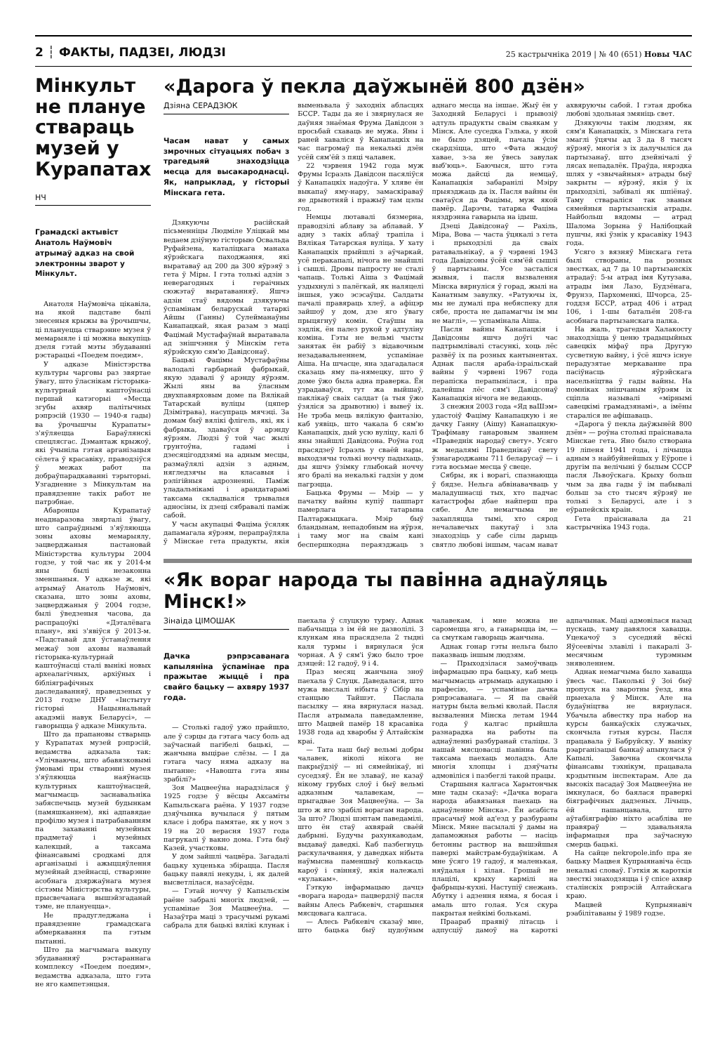2 ┆ ФАКТЫ, ПАДЗЕІ, ЛЮДЗІ
25 кастрычніка 2019 | № 40 (651) Новы ЧАС
Мінкульт не плануе ствараць музей у Курапатах
НЧ
Грамадскі актывіст Анатоль Наўмовіч атрымаў адказ на свой электронны зварот у Мінкульт.
Анатоля Наўмовіча цікавіла, на якой падставе былі знесеныя крыжы ва ўрочышчы, ці плануецца стварэнне музея ў мемарыяле і ці можна выкупіць дзеля гэтай мэты збудаванні рэстарацыі «Поедем поедим».
У адказе Міністэрства культуры чарговы раз звяртае ўвагу, што ўласнікам гісторыка-культурнай каштоўнасці першай катэгорыі «Месца згубы ахвяр палітычных рэпрэсій (1930 — 1940-я гады) ва ўрочышчы Курапаты» з'яўляецца Бараўлянскі спецлясгас. Дэмантаж крыжоў, які ўчыніла гэтая арганізацыя сёлета ў красавіку, праводзіўся ў межах работ па добраўпарадкаванні тэрыторыі. Узгадненне з Мінкультам на правядзенне такіх работ не патрэбнае.
Абаронцы Курапатаў неаднаразова звярталі ўвагу, што сапраўднымі з'яўляюцца зоны аховы мемарыялу, зацверджаныя пастановай Міністэрства культуры 2004 годзе, у той час як у 2014-м яны былі незаконна зменшаныя. У адказе ж, які атрымаў Анатоль Наўмовіч, сказана, што зоны аховы, зацверджаныя ў 2004 годзе, былі ўведзеныя часова, да распрацоўкі «Дэталёвага плану», які з'явіўся ў 2013-м. «Падставай для ўстанаўлення межаў зон аховы названай гісторыка-культурнай каштоўнасці сталі вынікі новых археалагічных, архіўных і бібліяграфічных даследаванняў, праведзеных у 2013 годзе ДНУ «Інстытут гісторыі Нацыянальнай акадэміі навук Беларусі», — гаворыцца ў адказе Мінкульта.
Што да прапановы стварыць у Курапатах музей рэпрэсій, ведамства адказала так: «Улічваючы, што абавязковымі ўмовамі пры стварэнні музея з'яўляюцца наяўнасць культурных каштоўнасцей, магчымасць заснавальніка забяспечыць музей будынкам (памяшканнем), які адпавядае профілю музея і патрабаванням па захаванні музейных прадметаў і музейных калекцый, а таксама фінансавымі сродкамі для арганізацыі і ажыццяўлення музейнай дзейнасці, стварэнне асобнага дзяржаўнага музея сістэмы Міністэрства культуры, прысвечанага вышэйзгаданай тэме, не плануецца».
Не прадугледжана і правядзенне грамадскага абмеркавання па гэтым пытанні.
Што да магчымага выкупу збудаванняў рэстараннага комплексу «Поедем поедим», ведамства адказала, што гэта не яго кампетэнцыя.
«Дарога ў пекла даўжынёй 800 дзён»
Дзіяна СЕРАДЗЮК
Часам нават у самых змрочных сітуацыях побач з трагедыяй знаходзіцца месца для высакароднасці. Як, напрыклад, у гісторыі Мінскага гета.
Дзякуючы расійскай пісьменніцы Людміле Уліцкай мы ведаем дзіўную гісторыю Освальда Руфайзена, каталіцкага манаха яўрэйскага паходжання, які выратаваў ад 200 да 300 яўрэяў з гета ў Міры. І гэта толькі адзін з неверагодных і гераічных сюжэтаў выратаванняў. Яшчэ адзін стаў вядомы дзякуючы ўспамінам беларускай татаркі Айшы (Ганны) Сулейманаўны Канапацкай, якая разам з маці Фацімай Мустафаўнай выратавала ад знішчэння ў Мінскім гета яўрэйскую сям'ю Давідсонаў.
Бацькі Фацімы Мустафаўны валодалі гарбарнай фабрыкай, якую здавалі ў арэнду яўрэям. Жылі яны ва ўласным двухпавярховым доме па Вялікай Татарскай вуліцы (цяпер Дзімітрава), насупраць мячэці. За домам быў вялікі флігель, які, як і фабрыка, здаваўся ў арэнду яўрэям. Людзі ў той час жылі грунтоўна, гадамі і дзесяцігоддзямі на адным месцы, размаўлялі адзін з адным, нягледзячы на класавыя і рэлігійныя адрозненні. Паміж уладальнікамі і арандатарамі таксама складваліся трывалыя адносіны, іх дзеці сябравалі паміж сабой.
У часы акупацыі Фаціма ўсяляк дапамагала яўрэям, перапраўляла ў Мінскае гета прадукты, якія выменьвала ў заходніх абласцях БССР. Тады да яе і звярнулася яе даўняя знаёмая Фрума Давідсон з просьбай схаваць яе мужа. Яны і раней хаваліся ў Канапацкіх на час пагромаў па некалькі дзён усёй сям'ёй з пяці чалавек.
22 чэрвеня 1942 года муж Фрумы Ісраэль Давідсон пасяліўся ў Канапацкіх надоўга. У хляве ён выкапаў яму-нару, замаскіраваў яе дрывотняй і пражыў там цэлы год.
Немцы лютавалі бязмерна, праводзілі аблаву за аблавай. У адну з такіх аблаў трапіла і Вялікая Татарская вуліца. У хату Канапацкіх прыйшлі з аўчаркай, усё перакапалі, нічога не знайшлі і сышлі. Дровы папросту не сталі чапаць. Толькі Аіша з Фацімай уздыхнулі з палёгкай, як наляцелі іншыя, ужо эсэсаўцы. Салдаты пачалі правяраць хлеў, а афіцэр зайшоў у дом, дзе яго ўвагу прыцягнуў комін. Стаўшы на зэдлік, ён палез рукой у адтуліну коміна. Гэты не вельмі чысты занятак ён рабіў з відавочным незадавальненнем, успамінае Аіша. На шчасце, яна здагадалася сказаць яму па-нямецку, што ў доме ўжо была адна праверка. Ён узрадаваўся, тут жа выйшаў, паклікаў сваіх салдат (а тыя ўжо ўзяліся за дрывотню) і вывеў іх. Не трэба мець вялікую фантазію, каб уявіць, што чакала б сям'ю Канапацкіх, дый усю вуліцу, калі б яны знайшлі Давідсона. Роўна год прасядзеў Ісраэль у сваёй нары, выходзячы толькі ноччу падыхаць, ды яшчэ ўзімку глыбокай ноччу яго бралі на некалькі гадзін у дом пагрэцца.
Бацька Фрумы — Мэір — у пачатку вайны купіў пашпарт памерлага татарына Палтаржыцкага. Мэір быў бландынам, непадобным на яўрэя, і таму мог на сваім кані беспершкодна пераязджаць з аднаго месца на іншае. Жыў ён у Заходняй Беларусі і прывозіў адтуль прадукты сваім сваякам у Мінск. Але суседка Гэлька, у якой не было дзяцей, пачала ўсім скардзіцца, што «Фата жыдоў хавае, з-за яе ўвесь завулак выб'юць». Баючыся, што гэта можа дайсці да немцаў, Канапацкія забаранілі Мэіру прыязджаць да іх. Пасля вайны ён сватаўся да Фацімы, муж якой памёр. Дарэчы, татарка Фаціма няздрэнна гаварыла на ідыш.
Дзеці Давідсонаў — Рахіль, Міра, Вова — часта ўцякалі з гета і прыходзілі да сваіх ратавальнікаў, а ў чэрвені 1943 года Давідсоны ўсёй сям'ёй сышлі ў партызаны. Усе засталіся жывыя, і пасля вызвалення Мінска вярнуліся ў горад, жылі на Канатным завулку. «Ратуючы іх, мы не думалі пра небяспеку для сябе, проста не дапамагчы ім мы не маглі», — успамінала Аіша.
Пасля вайны Канапацкія і Давідсоны яшчэ доўгі час падтрымлівалі стасункі, хоць лёс развёў іх па розных кантынентах. Аднак пасля араба-ізраільскай вайны ў чэрвені 1967 года перапіска перапынілася, і пра далейшы лёс сям'і Давідсонаў Канапацкія нічога не ведаюць.
3 снежня 2003 года «Яд ваШэм» удастоіў Фаціму Канапацкую і яе дачку Ганну (Аішу) Канапацкую-Трафімаву ганаровым званнем «Праведнік народаў свету». Усяго ж медалямі Праведнікаў свету ўзнагароджаны 711 беларусаў — і гэта восьмае месца ў свеце.
Сябры, як і ворагі, спазнаюцца ў бядзе. Нельга абвінавачваць у маладушнасці тых, хто падчас катастрофы дбае найперш пра сябе. Але немагчыма не захапляцца тымі, хто сярод нечалавечых пакутаў і зла знаходзіць у сабе сілы дарыць святло любові іншым, часам нават ахвяруючы сабой. І гэтая дробка любові здольная змяніць свет.
Дзякуючы такім людзям, як сям'я Канапацкіх, з Мінскага гета змаглі ўцячы ад 3 да 8 тысяч яўрэяў, многія з іх далучыліся да партызанаў, што дзейнічалі ў лясах непадалёк. Праўда, нярэдка шлях у «звычайныя» атрады быў закрыты — яўрэяў, якія ў іх прыходзілі, забівалі як шпіёнаў. Таму ствараліся так званыя сямейныя партызанскія атрады. Найбольш вядомы — атрад Шалома Зорына ў Налібоцкай пушчы, які ўзнік у красавіку 1943 года.
Усяго з вязняў Мінскага гета былі створаны, па розных звестках, ад 7 да 10 партызанскіх атрадаў: 5-ы атрад імя Кутузава, атрады імя Лазо, Будзёнага, Фрунзэ, Пархоменкі, Шчорса, 25-годдзя БССР, атрад 406 і атрад 106, і 1-шы батальён 208-га асобнага партызанскага палка.
На жаль, трагедыя Халакосту знаходзіцца ў ценю традыцыйных савецкіх міфаў пра Другую сусветную вайну, і ўсё яшчэ існуе перадузятае меркаванне пра пасіўнасць яўрэйскага насельніцтва ў гады вайны. На помніках знішчаным яўрэям іх сціпла называлі «мірнымі савецкімі грамадзянамі», а імёны стараліся не афішаваць.
«Дарога ў пекла даўжынёй 800 дзён» — роўна столькі праіснавала Мінскае гета. Яно было створана 19 ліпеня 1941 года, і лічыцца адным з найбуйнейшых у Еўропе і другім па велічыні ў былым СССР пасля Львоўскага. Крыху больш чым за два гады ў ім пабывалі больш за сто тысяч яўрэяў не толькі з Беларусі, але і з еўрапейскіх краін.
Гета праіснавала да 21 кастрычніка 1943 года.
«Як вораг народа ты павінна аднаўляць Мінск!»
Зінаіда ЦІМОШАК
Дачка рэпрэсаванага капыляніна ўспамінае пра пражытае жыццё і пра свайго бацьку — ахвяру 1937 года.
— Столькі гадоў ужо прайшло, але ў сэрцы да гэтага часу боль ад заўчаснай пагібелі бацькі, — жанчына выцірае слёзы. — І да гэтага часу няма адказу на пытанне: «Навошта гэта яны зрабілі?»
Зоя Мацвееўна нарадзілася ў 1925 годзе ў вёсцы Аксаміты Капыльскага раёна. У 1937 годзе дзяўчынка вучылася ў пятым класе і добра памятае, як у ноч з 19 на 20 верасня 1937 года пагрукалі ў вакно дома. Гэта быў Казей, участковы.
У дом зайшлі чацвёра. Загадалі бацьку хуценька збірацца. Пасля бацьку павялі некуды, і, як далей высветлілася, назаўсёды.
— Гэтай ноччу ў Капыльскім раёне забралі многіх людзей, — успамінае Зоя Мацвееўна. — Назаўтра маці з трасучымі рукамі сабрала для бацькі вялікі клунак і паехала ў слуцкую турму. Аднак пабачыцца з ім ёй не дазволілі. З клункам яна прасядзела 2 тыдні каля турмы і вярнулася ўся чорная. А ў сям'і ўжо было трое дзяцей: 12 гадоў, 9 і 4.
Праз месяц жанчына зноў паехала ў Слуцк. Даведалася, што мужа выслалі нібыта ў Сібір на станцыю Тайшэт. Паслала пасылку — яна вярнулася назад. Пасля атрымала паведамленне, што Мацвей памёр 18 красавіка 1938 года ад хваробы ў Алтайскім краі.
— Тата наш быў вельмі добры чалавек, ніколі нікога не пакрыўдзіў — ні сямейнікаў, ні суседзяў. Ён не злаваў, не казаў нікому грубых слоў і быў вельмі адказным чалавекам, — прыгадвае Зоя Мацвееўна. — За што ж яго зрабілі ворагам народа. За што? Людзі шэптам паведамілі, што ён стаў ахвярай сваёй дабрыні. Будучы рахункаводам, выдаваў даведкі. Каб пазбегнуць раскулачвання, у даведках нібыта наўмысна паменшыў колькасць кароў і свінняў, якія належалі «кулакам».
Гэткую інфармацыю дачцэ «ворага народа» пацвердзіў пасля вайны Алесь Рабкевіч, старшыня мясцовага калгаса.
— Алесь Рабкевіч сказаў мне, што бацька быў цудоўным чалавекам, і мне можна не саромецца яго, а ганарыцца ім, — са смуткам гаворыць жанчына.
Аднак гонар гэты нельга было паказваць іншым людзям.
— Прыходзілася замоўчваць інфармацыю пра бацьку, каб мець магчымасць атрымаць адукацыю і прафесію, — успамінае дачка рэпрэсаванага. — Я па сваёй натуры была вельмі кволай. Пасля вызвалення Мінска летам 1944 года ў калгас прыйшла разнарадка на работы па аднаўленні разбуранай сталіцы. З нашай мясцовасці павінна была таксама паехаць моладзь. Але многія хлопцы і дзяўчаты адмовіліся і пазбеглі такой працы.
Старшыня калгаса Харытончык мне тады сказаў: «Дачка ворага народа абавязаная паехаць на аднаўленне Мінска». Ён асабіста прасачыў мой ад'езд у разбураны Мінск. Мяне пасылалі ў дамы на дапаможныя работы — насіць бетонны раствор на вышэйшыя паверхі майстрам-будаўнікам. А мне ўсяго 19 гадоў, я маленькая, няўдалая і хілая. Грошай не плацілі, крыху кармілі на фабрыцы-кухні. Наступіў снежань. Абутку і адзення няма, я босая і амаль што голая. Уся скура пакрытая нейкімі болькамі.
Праараб праявіў літасць і адпусціў дамоў на кароткі адпачынак. Маці адмовілася назад пускаць, таму давялося хавацца. Уцекачоў з суседняй вёскі Яўсеевічы злавілі і пакаралі 3-месячным турэмным зняволеннем.
Аднак немагчыма было хавацца ўвесь час. Паколькі ў Зоі быў пропуск на зваротны ўезд, яна прыехала ў Мінск. Але на будаўніцтва не вярнулася. Убачыла абвестку пра набор на курсы банкаўскіх служачых, скончыла гэтыя курсы. Пасля працавала ў Бабруйску. У выніку рэарганізацыі банкаў апынулася ў Капылі. Завочна скончыла фінансавы тэхнікум, працавала крэдытным інспектарам. Але да высокіх пасадаў Зоя Мацвееўна не імкнулася, бо баялася праверкі біяграфічных дадзеных. Лічыць, ёй пашанцавала, што аўтабіяграфію ніхто асабліва не правяраў — здавальняла інфармацыя пра заўчасную смерць бацькі.
На сайце nekropole.info пра яе бацьку Мацвея Купрыянавіча ёсць некалькі словаў. Гэткія ж кароткія звесткі знаходзяцца і ў спісе ахвяр сталінскіх рэпрэсій Алтайскага краю.
Мацвей Купрыянавіч рэабілітаваны ў 1989 годзе.